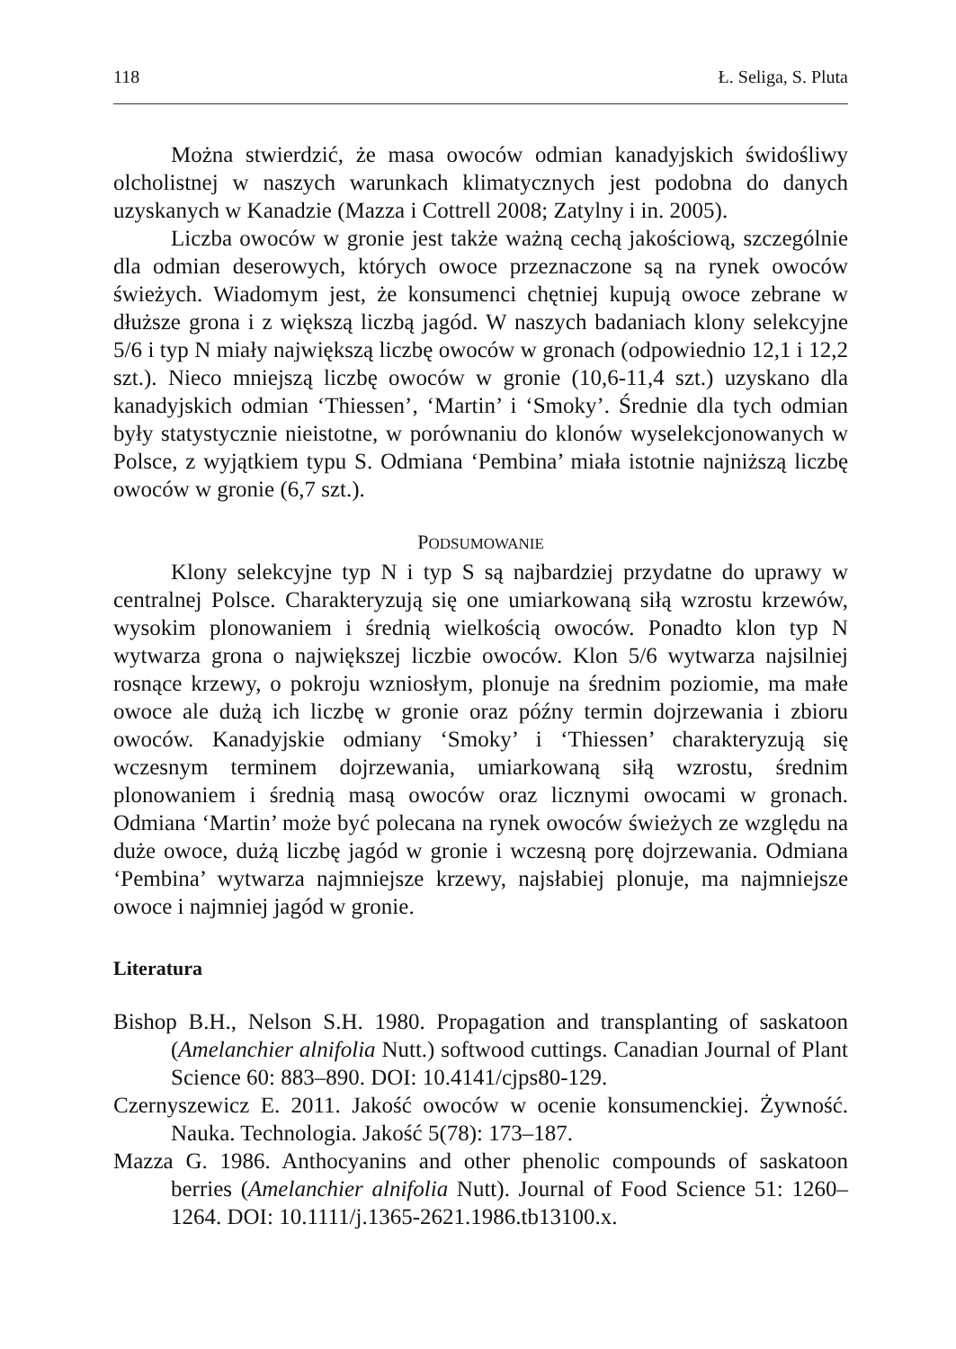118 Ł. Seliga, S. Pluta
Można stwierdzić, że masa owoców odmian kanadyjskich świdośliwy olcholistnej w naszych warunkach klimatycznych jest podobna do danych uzyskanych w Kanadzie (Mazza i Cottrell 2008; Zatylny i in. 2005).
Liczba owoców w gronie jest także ważną cechą jakościową, szczególnie dla odmian deserowych, których owoce przeznaczone są na rynek owoców świeżych. Wiadomym jest, że konsumenci chętniej kupują owoce zebrane w dłuższe grona i z większą liczbą jagód. W naszych badaniach klony selekcyjne 5/6 i typ N miały największą liczbę owoców w gronach (odpowiednio 12,1 i 12,2 szt.). Nieco mniejszą liczbę owoców w gronie (10,6-11,4 szt.) uzyskano dla kanadyjskich odmian ‘Thiessen’, ‘Martin’ i ‘Smoky’. Średnie dla tych odmian były statystycznie nieistotne, w porównaniu do klonów wyselekcjonowanych w Polsce, z wyjątkiem typu S. Odmiana ‘Pembina’ miała istotnie najniższą liczbę owoców w gronie (6,7 szt.).
PODSUMOWANIE
Klony selekcyjne typ N i typ S są najbardziej przydatne do uprawy w centralnej Polsce. Charakteryzują się one umiarkowaną siłą wzrostu krzewów, wysokim plonowaniem i średnią wielkością owoców. Ponadto klon typ N wytwarza grona o największej liczbie owoców. Klon 5/6 wytwarza najsilniej rosnące krzewy, o pokroju wzniosłym, plonuje na średnim poziomie, ma małe owoce ale dużą ich liczbę w gronie oraz późny termin dojrzewania i zbioru owoców. Kanadyjskie odmiany ‘Smoky’ i ‘Thiessen’ charakteryzują się wczesnym terminem dojrzewania, umiarkowaną siłą wzrostu, średnim plonowaniem i średnią masą owoców oraz licznymi owocami w gronach. Odmiana ‘Martin’ może być polecana na rynek owoców świeżych ze względu na duże owoce, dużą liczbę jagód w gronie i wczesną porę dojrzewania. Odmiana ‘Pembina’ wytwarza najmniejsze krzewy, najsłabiej plonuje, ma najmniejsze owoce i najmniej jagód w gronie.
Literatura
Bishop B.H., Nelson S.H. 1980. Propagation and transplanting of saskatoon (Amelanchier alnifolia Nutt.) softwood cuttings. Canadian Journal of Plant Science 60: 883–890. DOI: 10.4141/cjps80-129.
Czernyszewicz E. 2011. Jakość owoców w ocenie konsumenckiej. Żywność. Nauka. Technologia. Jakość 5(78): 173–187.
Mazza G. 1986. Anthocyanins and other phenolic compounds of saskatoon berries (Amelanchier alnifolia Nutt). Journal of Food Science 51: 1260–1264. DOI: 10.1111/j.1365-2621.1986.tb13100.x.